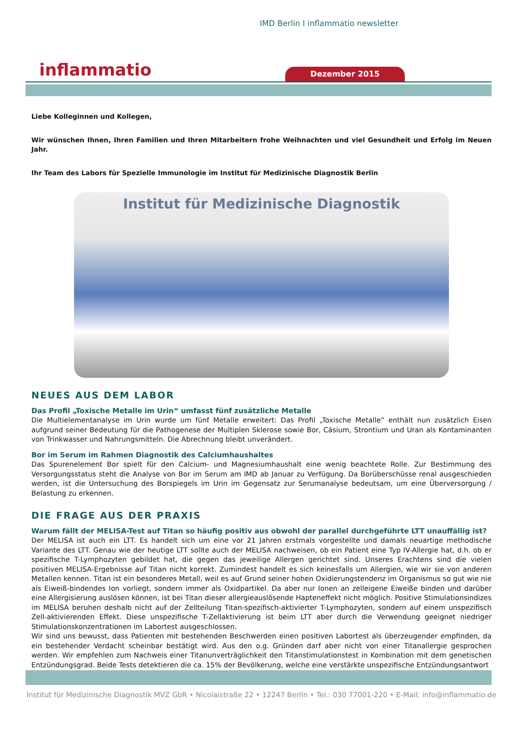IMD Berlin I inflammatio newsletter
inflammatio Dezember 2015
Liebe Kolleginnen und Kollegen,
Wir wünschen Ihnen, Ihren Familien und Ihren Mitarbeitern frohe Weihnachten und viel Gesundheit und Erfolg im Neuen Jahr.
Ihr Team des Labors für Spezielle Immunologie im Institut für Medizinische Diagnostik Berlin
Institut für Medizinische Diagnostik
NEUES AUS DEM LABOR
Das Profil „Toxische Metalle im Urin“ umfasst fünf zusätzliche Metalle
Die Multielementanalyse im Urin wurde um fünf Metalle erweitert: Das Profil „Toxische Metalle“ enthält nun zusätzlich Eisen aufgrund seiner Bedeutung für die Pathogenese der Multiplen Sklerose sowie Bor, Cäsium, Strontium und Uran als Kontaminanten von Trinkwasser und Nahrungsmitteln. Die Abrechnung bleibt unverändert.
Bor im Serum im Rahmen Diagnostik des Calciumhaushaltes
Das Spurenelement Bor spielt für den Calcium- und Magnesiumhaushalt eine wenig beachtete Rolle. Zur Bestimmung des Versorgungsstatus steht die Analyse von Bor im Serum am IMD ab Januar zu Verfügung. Da Borüberschüsse renal ausgeschieden werden, ist die Untersuchung des Borspiegels im Urin im Gegensatz zur Serumanalyse bedeutsam, um eine Überversorgung / Belastung zu erkennen.
DIE FRAGE AUS DER PRAXIS
Warum fällt der MELISA-Test auf Titan so häufig positiv aus obwohl der parallel durchgeführte LTT unauffällig ist?
Der MELISA ist auch ein LTT. Es handelt sich um eine vor 21 Jahren erstmals vorgestellte und damals neuartige methodische Variante des LTT. Genau wie der heutige LTT sollte auch der MELISA nachweisen, ob ein Patient eine Typ IV-Allergie hat, d.h. ob er spezifische T-Lymphozyten gebildet hat, die gegen das jeweilige Allergen gerichtet sind. Unseres Erachtens sind die vielen positiven MELISA-Ergebnisse auf Titan nicht korrekt. Zumindest handelt es sich keinesfalls um Allergien, wie wir sie von anderen Metallen kennen. Titan ist ein besonderes Metall, weil es auf Grund seiner hohen Oxidierungstendenz im Organismus so gut wie nie als Eiweiß-bindendes Ion vorliegt, sondern immer als Oxidpartikel. Da aber nur Ionen an zelleigene Eiweiße binden und darüber eine Allergisierung auslösen können, ist bei Titan dieser allergieauslösende Hapteneffekt nicht möglich. Positive Stimulationsindizes im MELISA beruhen deshalb nicht auf der Zellteilung Titan-spezifisch-aktivierter T-Lymphozyten, sondern auf einem unspezifisch Zell-aktivierenden Effekt. Diese unspezifische T-Zellaktivierung ist beim LTT aber durch die Verwendung geeignet niedriger Stimulationskonzentrationen im Labortest ausgeschlossen.
Wir sind uns bewusst, dass Patienten mit bestehenden Beschwerden einen positiven Labortest als überzeugender empfinden, da ein bestehender Verdacht scheinbar bestätigt wird. Aus den o.g. Gründen darf aber nicht von einer Titanallergie gesprochen werden. Wir empfehlen zum Nachweis einer Titanunverträglichkeit den Titanstimulationstest in Kombination mit dem genetischen Entzündungsgrad. Beide Tests detektieren die ca. 15% der Bevölkerung, welche eine verstärkte unspezifische Entzündungsantwort
Institut für Medizinische Diagnostik MVZ GbR • Nicolaistraße 22 • 12247 Berlin • Tel.: 030 77001-220 • E-Mail: info@inflammatio.de